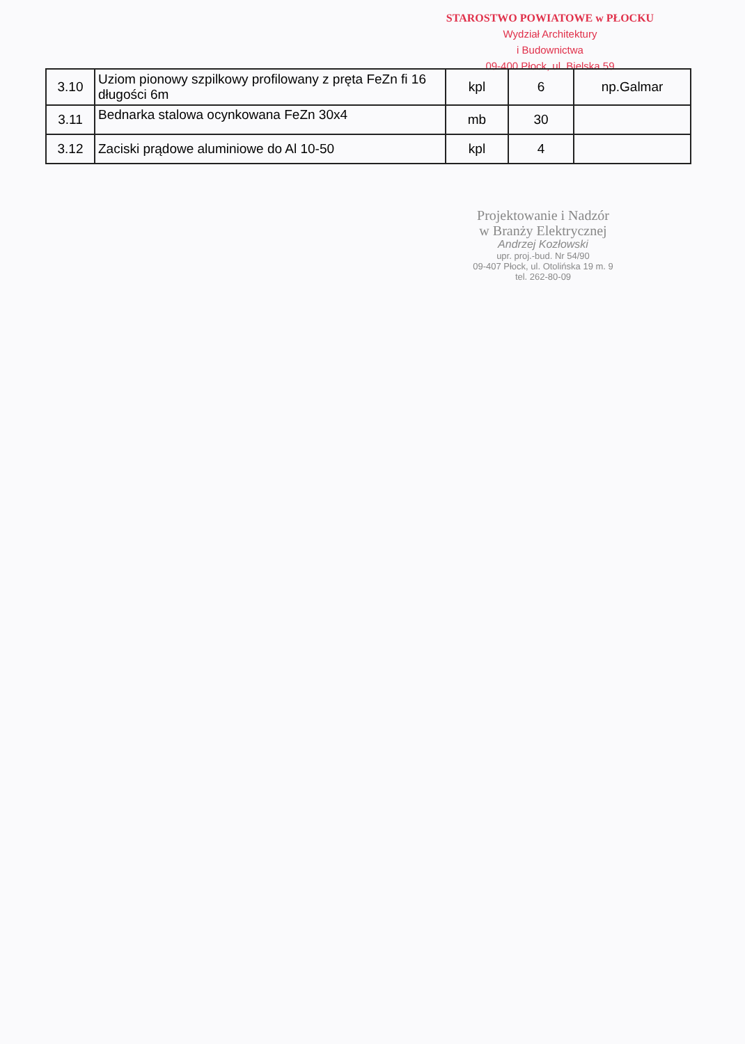STAROSTWO POWIATOWE w PŁOCKU
Wydział Architektury
i Budownictwa
09-400 Płock, ul. Bielska 59
| 3.10 | Uziom pionowy szpilkowy profilowany z pręta FeZn fi 16 długości 6m | kpl | 6 | np.Galmar |
| 3.11 | Bednarka stalowa ocynkowana FeZn 30x4 | mb | 30 | |
| 3.12 | Zaciski prądowe aluminiowe do Al 10-50 | kpl | 4 | |
Projektowanie i Nadzór
w Branży Elektrycznej
Andrzej Kozłowski
upr. proj.-bud. Nr 54/90
09-407 Płock, ul. Otolińska 19 m. 9
tel. 262-80-09